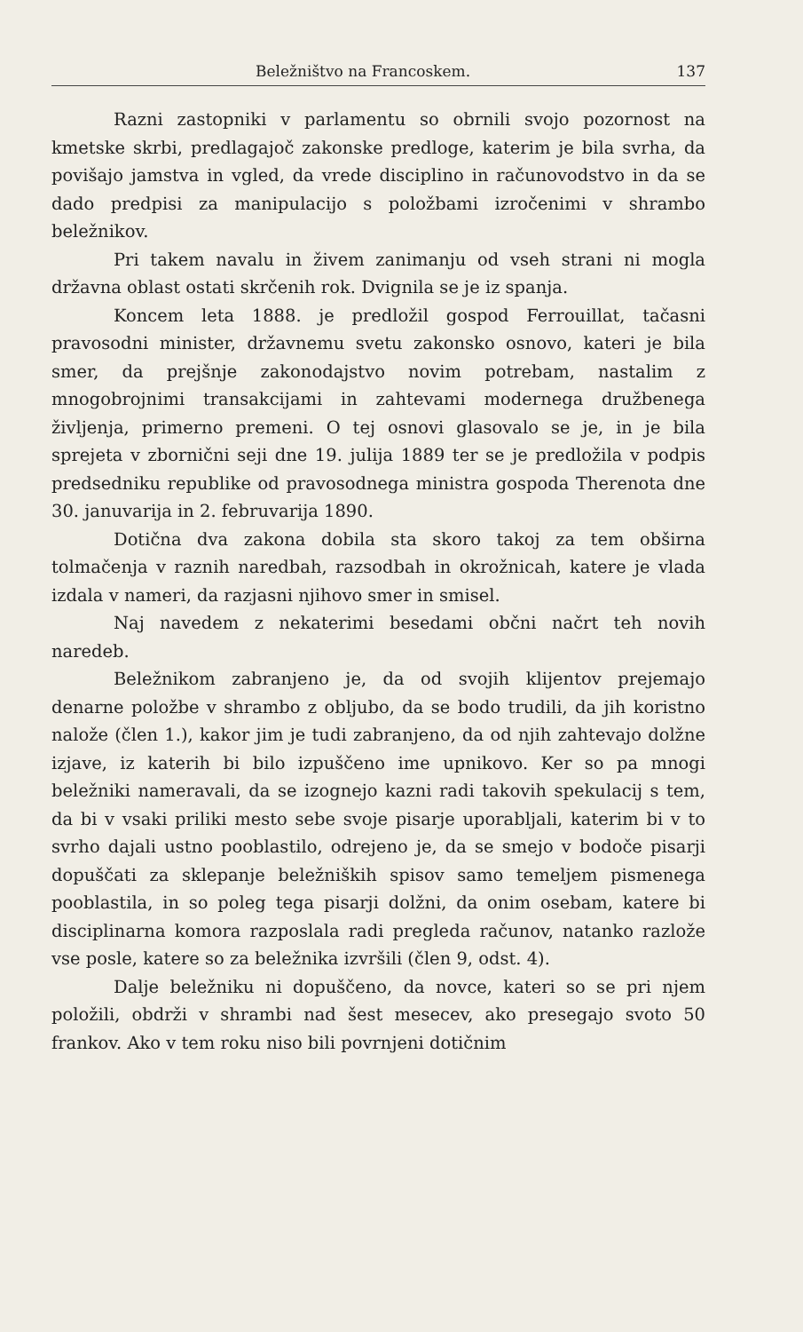Beležništvo na Francoskem. 137
Razni zastopniki v parlamentu so obrnili svojo pozornost na kmetske skrbi, predlagajoč zakonske predloge, katerim je bila svrha, da povišajo jamstva in vgled, da vrede disciplino in računovodstvo in da se dado predpisi za manipulacijo s položbami izročenimi v shrambo beležnikov.
Pri takem navalu in živem zanimanju od vseh strani ni mogla državna oblast ostati skrčenih rok. Dvignila se je iz spanja.
Koncem leta 1888. je predložil gospod Ferrouillat, tačasni pravosodni minister, državnemu svetu zakonsko osnovo, kateri je bila smer, da prejšnje zakonodajstvo novim potrebam, nastalim z mnogobrojnimi transakcijami in zahtevami modernega družbenega življenja, primerno premeni. O tej osnovi glasovalo se je, in je bila sprejeta v zbornični seji dne 19. julija 1889 ter se je predložila v podpis predsedniku republike od pravosodnega ministra gospoda Therenota dne 30. januvarija in 2. februvarija 1890.
Dotična dva zakona dobila sta skoro takoj za tem obširna tolmačenja v raznih naredbah, razsodbah in okrožnicah, katere je vlada izdala v nameri, da razjasni njihovo smer in smisel.
Naj navedem z nekaterimi besedami občni načrt teh novih naredeb.
Beležnikom zabranjeno je, da od svojih klijentov prejemajo denarne položbe v shrambo z obljubo, da se bodo trudili, da jih koristno nalože (člen 1.), kakor jim je tudi zabranjeno, da od njih zahtevajo dolžne izjave, iz katerih bi bilo izpuščeno ime upnikovo. Ker so pa mnogi beležniki nameravali, da se izognejo kazni radi takovih spekulacij s tem, da bi v vsaki priliki mesto sebe svoje pisarje uporabljali, katerim bi v to svrho dajali ustno pooblastilo, odrejeno je, da se smejo v bodoče pisarji dopuščati za sklepanje beležniških spisov samo temeljem pismenega pooblastila, in so poleg tega pisarji dolžni, da onim osebam, katere bi disciplinarna komora razposlala radi pregleda računov, natanko razlože vse posle, katere so za beležnika izvršili (člen 9, odst. 4).
Dalje beležniku ni dopuščeno, da novce, kateri so se pri njem položili, obdrži v shrambi nad šest mesecev, ako presegajo svoto 50 frankov. Ako v tem roku niso bili povrnjeni dotičnim